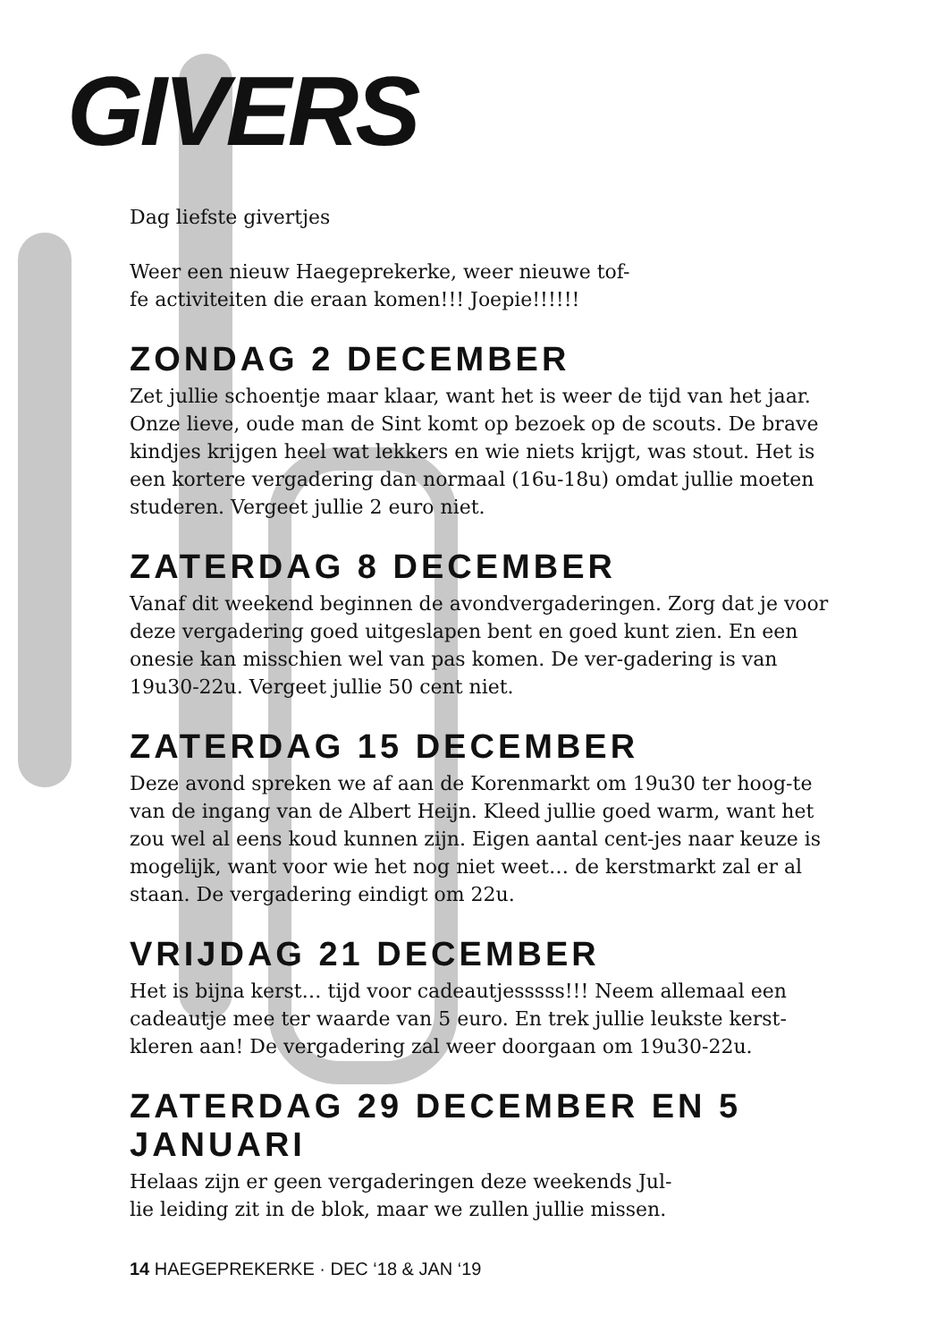GIVERS
Dag liefste givertjes
Weer een nieuw Haegeprekerke, weer nieuwe tof-
fe activiteiten die eraan komen!!! Joepie!!!!!!
ZONDAG 2 DECEMBER
Zet jullie schoentje maar klaar, want het is weer de tijd van het jaar. Onze lieve, oude man de Sint komt op bezoek op de scouts. De brave kindjes krijgen heel wat lekkers en wie niets krijgt, was stout. Het is een kortere vergadering dan normaal (16u-18u) omdat jullie moeten studeren. Vergeet jullie 2 euro niet.
ZATERDAG 8 DECEMBER
Vanaf dit weekend beginnen de avondvergaderingen. Zorg dat je voor deze vergadering goed uitgeslapen bent en goed kunt zien. En een onesie kan misschien wel van pas komen. De ver-gadering is van 19u30-22u. Vergeet jullie 50 cent niet.
ZATERDAG 15 DECEMBER
Deze avond spreken we af aan de Korenmarkt om 19u30 ter hoog-te van de ingang van de Albert Heijn. Kleed jullie goed warm, want het zou wel al eens koud kunnen zijn. Eigen aantal cent-jes naar keuze is mogelijk, want voor wie het nog niet weet… de kerstmarkt zal er al staan. De vergadering eindigt om 22u.
VRIJDAG 21 DECEMBER
Het is bijna kerst… tijd voor cadeautjesssss!!! Neem allemaal een cadeautje mee ter waarde van 5 euro. En trek jullie leukste kerst-kleren aan! De vergadering zal weer doorgaan om 19u30-22u.
ZATERDAG 29 DECEMBER EN 5 JANUARI
Helaas zijn er geen vergaderingen deze weekends Jul-
lie leiding zit in de blok, maar we zullen jullie missen.
14 HAEGEPREKERKE · DEC ‘18 & JAN ‘19